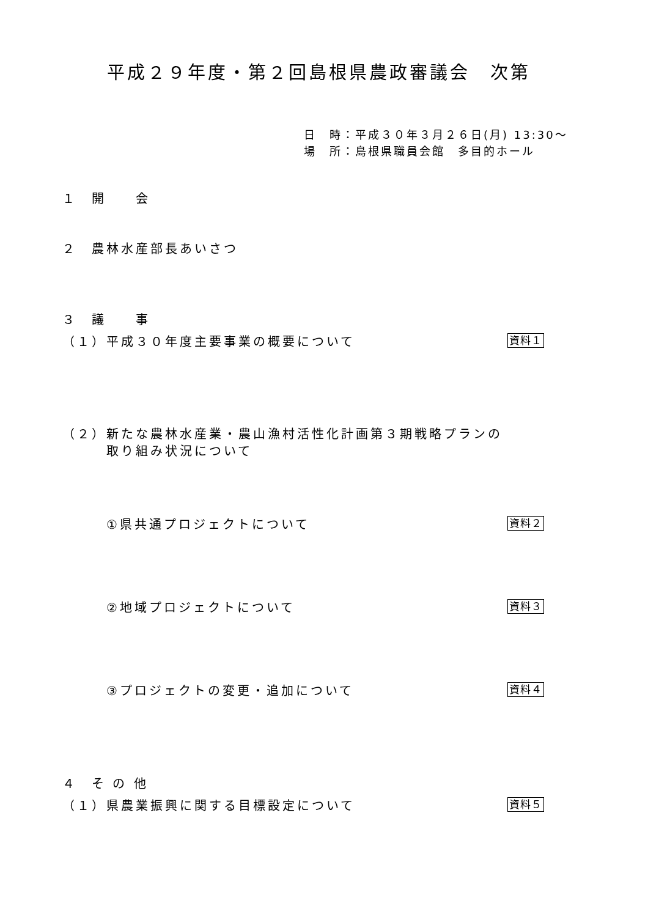平成２９年度・第２回島根県農政審議会　次第
日　時：平成３０年３月２６日(月) 13:30～
場　所：島根県職員会館　多目的ホール
１　開　　会
２　農林水産部長あいさつ
３　議　　事
（１）平成３０年度主要事業の概要について 資料１
（２）新たな農林水産業・農山漁村活性化計画第３期戦略プランの
　　　取り組み状況について
①県共通プロジェクトについて 資料２
②地域プロジェクトについて 資料３
③プロジェクトの変更・追加について 資料４
４　そ の 他
（１）県農業振興に関する目標設定について 資料５